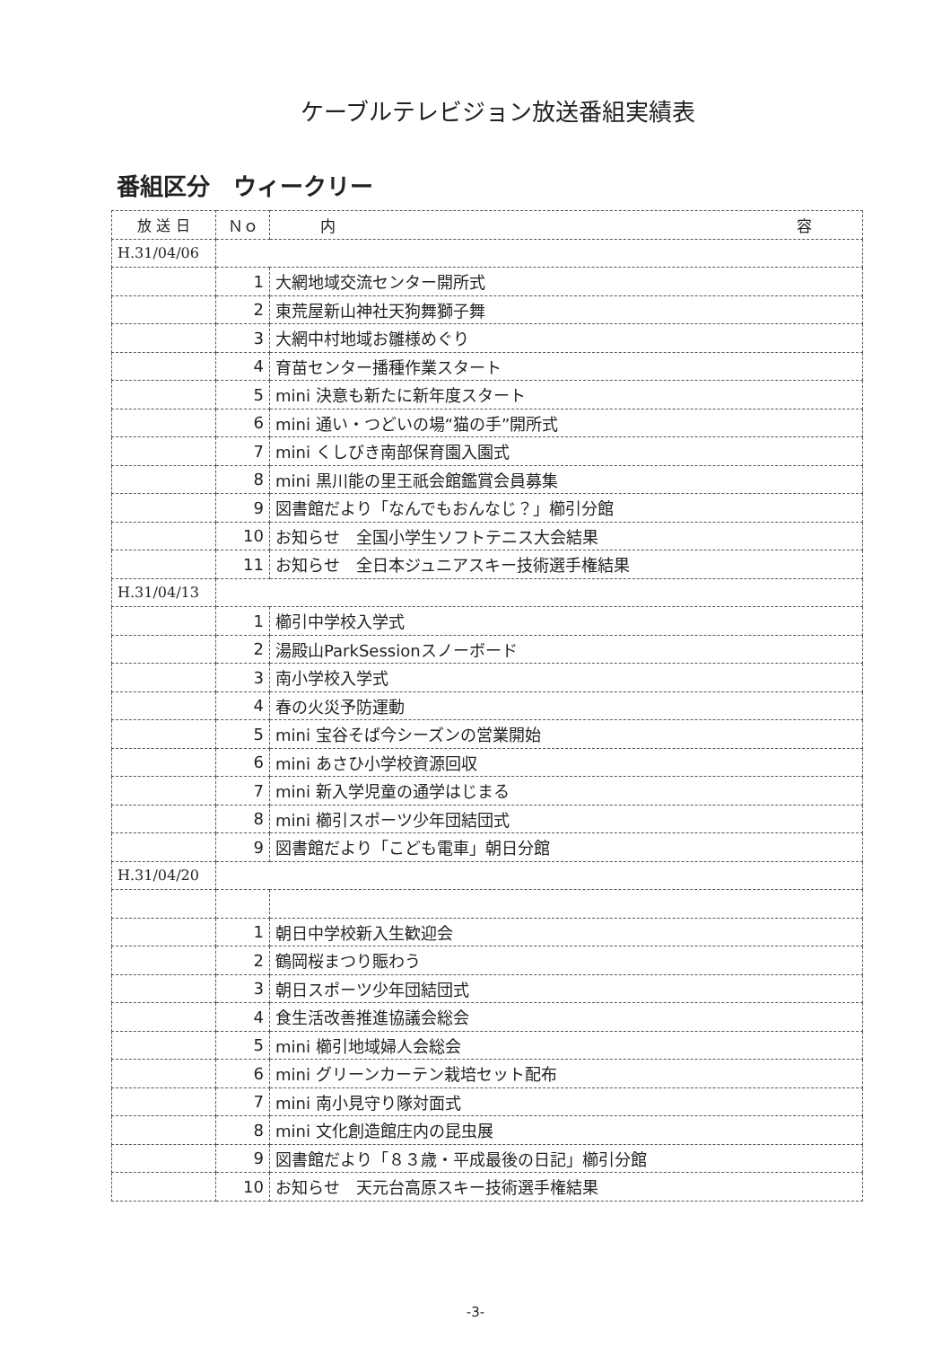ケーブルテレビジョン放送番組実績表
番組区分　ウィークリー
| 放 送 日 | Ｎｏ | 内 容 |
| --- | --- | --- |
| H.31/04/06 | | |
| | 1 | 大網地域交流センター開所式 |
| | 2 | 東荒屋新山神社天狗舞獅子舞 |
| | 3 | 大網中村地域お雛様めぐり |
| | 4 | 育苗センター播種作業スタート |
| | 5 | mini 決意も新たに新年度スタート |
| | 6 | mini 通い・つどいの場“猫の手”開所式 |
| | 7 | mini くしびき南部保育園入園式 |
| | 8 | mini 黒川能の里王祇会館鑑賞会員募集 |
| | 9 | 図書館だより「なんでもおんなじ？」櫛引分館 |
| | 10 | お知らせ 全国小学生ソフトテニス大会結果 |
| | 11 | お知らせ 全日本ジュニアスキー技術選手権結果 |
| H.31/04/13 | | |
| | 1 | 櫛引中学校入学式 |
| | 2 | 湯殿山ParkSessionスノーボード |
| | 3 | 南小学校入学式 |
| | 4 | 春の火災予防運動 |
| | 5 | mini 宝谷そば今シーズンの営業開始 |
| | 6 | mini あさひ小学校資源回収 |
| | 7 | mini 新入学児童の通学はじまる |
| | 8 | mini 櫛引スポーツ少年団結団式 |
| | 9 | 図書館だより「こども電車」朝日分館 |
| H.31/04/20 | | |
| | 1 | 朝日中学校新入生歓迎会 |
| | 2 | 鶴岡桜まつり賑わう |
| | 3 | 朝日スポーツ少年団結団式 |
| | 4 | 食生活改善推進協議会総会 |
| | 5 | mini 櫛引地域婦人会総会 |
| | 6 | mini グリーンカーテン栽培セット配布 |
| | 7 | mini 南小見守り隊対面式 |
| | 8 | mini 文化創造館庄内の昆虫展 |
| | 9 | 図書館だより「８３歳・平成最後の日記」櫛引分館 |
| | 10 | お知らせ 天元台高原スキー技術選手権結果 |
-3-